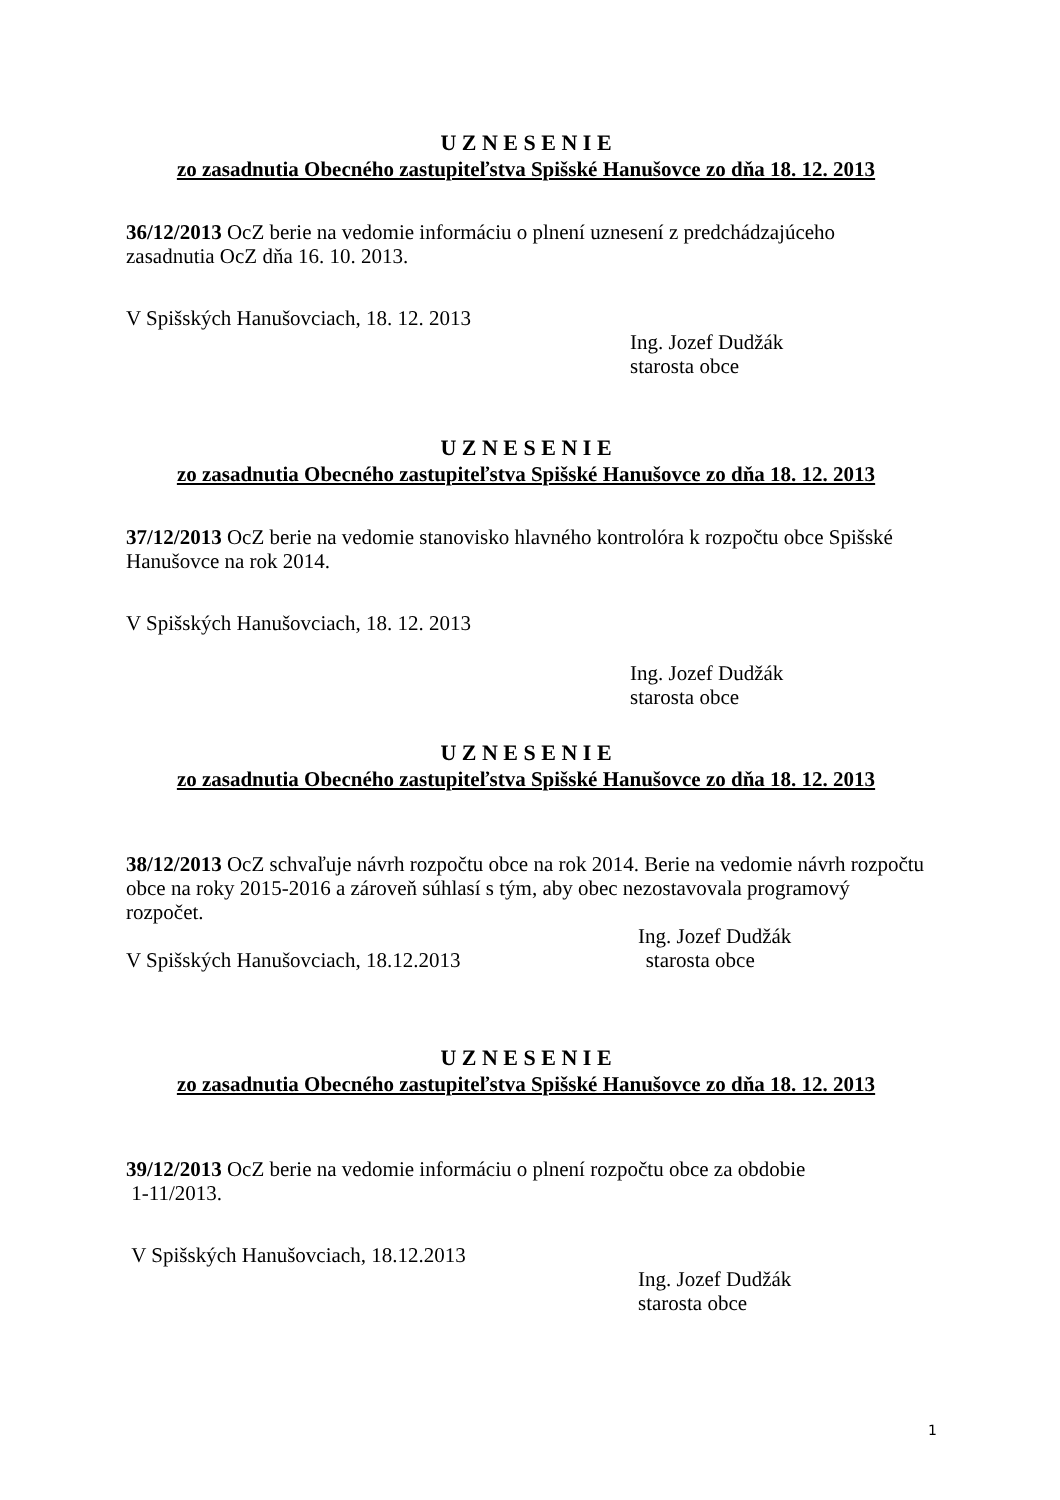U Z N E S E N I E
zo zasadnutia Obecného zastupiteľstva Spišské Hanušovce zo dňa 18. 12. 2013
36/12/2013 OcZ berie na vedomie informáciu o plnení uznesení z predchádzajúceho zasadnutia OcZ dňa 16. 10. 2013.
V Spišských Hanušovciach, 18. 12. 2013
Ing. Jozef Dudžák
starosta obce
U Z N E S E N I E
zo zasadnutia Obecného zastupiteľstva Spišské Hanušovce zo dňa 18. 12. 2013
37/12/2013 OcZ berie na vedomie stanovisko hlavného kontrolóra k rozpočtu obce Spišské Hanušovce na rok 2014.
V Spišských Hanušovciach, 18. 12. 2013
Ing. Jozef Dudžák
starosta obce
U Z N E S E N I E
zo zasadnutia Obecného zastupiteľstva Spišské Hanušovce zo dňa 18. 12. 2013
38/12/2013 OcZ schvaľuje návrh rozpočtu obce na rok 2014. Berie na vedomie návrh rozpočtu obce na roky 2015-2016 a zároveň súhlasí s tým, aby obec nezostavovala programový rozpočet.
Ing. Jozef Dudžák
V Spišských Hanušovciach, 18.12.2013 starosta obce
U Z N E S E N I E
zo zasadnutia Obecného zastupiteľstva Spišské Hanušovce zo dňa 18. 12. 2013
39/12/2013 OcZ berie na vedomie informáciu o plnení rozpočtu obce za obdobie
1-11/2013.
V Spišských Hanušovciach, 18.12.2013
Ing. Jozef Dudžák
starosta obce
1